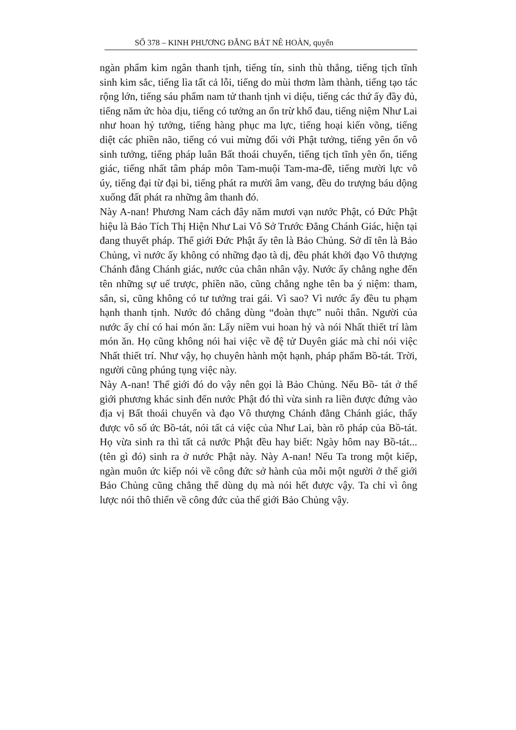SỐ 378 – KINH PHƯƠNG ĐẲNG BÁT NÊ HOÀN, quyển
ngàn phẩm kim ngân thanh tịnh, tiếng tín, sinh thù thắng, tiếng tịch tĩnh sinh kim sắc, tiếng lìa tất cả lỗi, tiếng do mùi thơm làm thành, tiếng tạo tác rộng lớn, tiếng sáu phẩm nam tử thanh tịnh vi diệu, tiếng các thứ ấy đầy đủ, tiếng năm ức hòa dịu, tiếng có tưởng an ổn trừ khổ đau, tiếng niệm Như Lai như hoan hỷ tưởng, tiếng hàng phục ma lực, tiếng hoại kiến võng, tiếng diệt các phiền não, tiếng có vui mừng đối với Phật tưởng, tiếng yên ổn vô sinh tưởng, tiếng pháp luân Bất thoái chuyển, tiếng tịch tĩnh yên ổn, tiếng giác, tiếng nhất tâm pháp môn Tam-muội Tam-ma-đề, tiếng mười lực vô úy, tiếng đại từ đại bi, tiếng phát ra mười âm vang, đều do trượng báu dộng xuống đất phát ra những âm thanh đó.
Này A-nan! Phương Nam cách đây năm mươi vạn nước Phật, có Đức Phật hiệu là Bảo Tích Thị Hiện Như Lai Vô Sở Trước Đẳng Chánh Giác, hiện tại đang thuyết pháp. Thế giới Đức Phật ấy tên là Bảo Chủng. Sở dĩ tên là Bảo Chủng, vì nước ấy không có những đạo tà dị, đều phát khởi đạo Vô thượng Chánh đẳng Chánh giác, nước của chân nhân vậy. Nước ấy chẳng nghe đến tên những sự uế trược, phiền não, cũng chẳng nghe tên ba ý niệm: tham, sân, si, cũng không có tư tưởng trai gái. Vì sao? Vì nước ấy đều tu phạm hạnh thanh tịnh. Nước đó chẳng dùng “đoàn thực” nuôi thân. Người của nước ấy chỉ có hai món ăn: Lấy niềm vui hoan hỷ và nói Nhất thiết trí làm món ăn. Họ cũng không nói hai việc về đệ tử Duyên giác mà chỉ nói việc Nhất thiết trí. Như vậy, họ chuyên hành một hạnh, pháp phẩm Bồ-tát. Trời, người cũng phúng tụng việc này.
Này A-nan! Thế giới đó do vậy nên gọi là Bảo Chủng. Nếu Bồ- tát ở thế giới phương khác sinh đến nước Phật đó thì vừa sinh ra liền được đứng vào địa vị Bất thoái chuyển và đạo Vô thượng Chánh đẳng Chánh giác, thấy được vô số ức Bồ-tát, nói tất cả việc của Như Lai, bàn rõ pháp của Bồ-tát. Họ vừa sinh ra thì tất cả nước Phật đều hay biết: Ngày hôm nay Bồ-tát... (tên gì đó) sinh ra ở nước Phật này. Này A-nan! Nếu Ta trong một kiếp, ngàn muôn ức kiếp nói về công đức sở hành của mỗi một người ở thế giới Bảo Chủng cũng chẳng thể dùng dụ mà nói hết được vậy. Ta chỉ vì ông lược nói thô thiển về công đức của thế giới Bảo Chủng vậy.